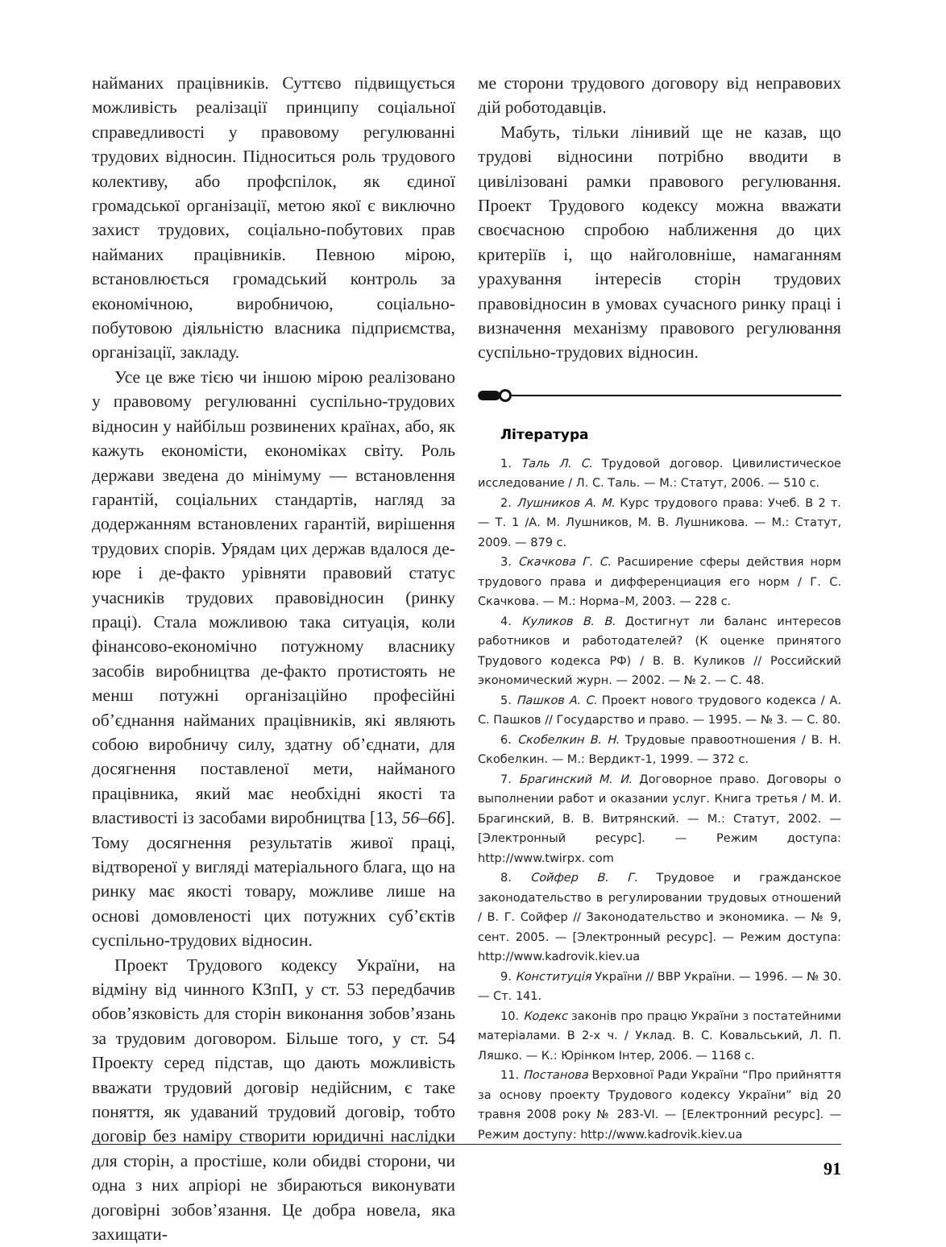найманих працівників. Суттєво підвищується можливість реалізації принципу соціальної справедливості у правовому регулюванні трудових відносин. Підноситься роль трудового колективу, або профспілок, як єдиної громадської організації, метою якої є виключно захист трудових, соціально-побутових прав найманих працівників. Певною мірою, встановлюється громадський контроль за економічною, виробничою, соціально-побутовою діяльністю власника підприємства, організації, закладу.
Усе це вже тією чи іншою мірою реалізовано у правовому регулюванні суспільно-трудових відносин у найбільш розвинених країнах, або, як кажуть економісти, економіках світу. Роль держави зведена до мінімуму — встановлення гарантій, соціальних стандартів, нагляд за додержанням встановлених гарантій, вирішення трудових спорів. Урядам цих держав вдалося де-юре і де-факто урівняти правовий статус учасників трудових правовідносин (ринку праці). Стала можливою така ситуація, коли фінансово-економічно потужному власнику засобів виробництва де-факто протистоять не менш потужні організаційно професійні об’єднання найманих працівників, які являють собою виробничу силу, здатну об’єднати, для досягнення поставленої мети, найманого працівника, який має необхідні якості та властивості із засобами виробництва [13, 56–66]. Тому досягнення результатів живої праці, відтвореної у вигляді матеріального блага, що на ринку має якості товару, можливе лише на основі домовленості цих потужних суб’єктів суспільно-трудових відносин.
Проект Трудового кодексу України, на відміну від чинного КЗпП, у ст. 53 передбачив обов’язковість для сторін виконання зобов’язань за трудовим договором. Більше того, у ст. 54 Проекту серед підстав, що дають можливість вважати трудовий договір недійсним, є таке поняття, як удаваний трудовий договір, тобто договір без наміру створити юридичні наслідки для сторін, а простіше, коли обидві сторони, чи одна з них апріорі не збираються виконувати договірні зобов’язання. Це добра новела, яка захищати-
ме сторони трудового договору від неправових дій роботодавців.
Мабуть, тільки лінивий ще не казав, що трудові відносини потрібно вводити в цивілізовані рамки правового регулювання. Проект Трудового кодексу можна вважати своєчасною спробою наближення до цих критеріїв і, що найголовніше, намаганням урахування інтересів сторін трудових правовідносин в умовах сучасного ринку праці і визначення механізму правового регулювання суспільно-трудових відносин.
Література
1. Таль Л. С. Трудовой договор. Цивилистическое исследование / Л. С. Таль. — М.: Статут, 2006. — 510 с.
2. Лушников А. М. Курс трудового права: Учеб. В 2 т. — Т. 1 /А. М. Лушников, М. В. Лушникова. — М.: Статут, 2009. — 879 с.
3. Скачкова Г. С. Расширение сферы действия норм трудового права и дифференциация его норм / Г. С. Скачкова. — М.: Норма–М, 2003. — 228 с.
4. Куликов В. В. Достигнут ли баланс интересов работников и работодателей? (К оценке принятого Трудового кодекса РФ) / В. В. Куликов // Российский экономический журн. — 2002. — № 2. — С. 48.
5. Пашков А. С. Проект нового трудового кодекса / А. С. Пашков // Государство и право. — 1995. — № 3. — С. 80.
6. Скобелкин В. Н. Трудовые правоотношения / В. Н. Скобелкин. — М.: Вердикт-1, 1999. — 372 с.
7. Брагинский М. И. Договорное право. Договоры о выполнении работ и оказании услуг. Книга третья / М. И. Брагинский, В. В. Витрянский. — М.: Статут, 2002. — [Электронный ресурс]. — Режим доступа: http://www.twirpx. com
8. Сойфер В. Г. Трудовое и гражданское законодательство в регулировании трудовых отношений / В. Г. Сойфер // Законодательство и экономика. — № 9, сент. 2005. — [Электронный ресурс]. — Режим доступа: http://www.kadrovik.kiev.ua
9. Конституція України // ВВР України. — 1996. — № 30. — Ст. 141.
10. Кодекс законів про працю України з постатейними матеріалами. В 2-х ч. / Уклад. В. С. Ковальський, Л. П. Ляшко. — К.: Юрінком Інтер, 2006. — 1168 с.
11. Постанова Верховної Ради України “Про прийняття за основу проекту Трудового кодексу України” від 20 травня 2008 року № 283-VI. — [Електронний ресурс]. — Режим доступу: http://www.kadrovik.kiev.ua
91